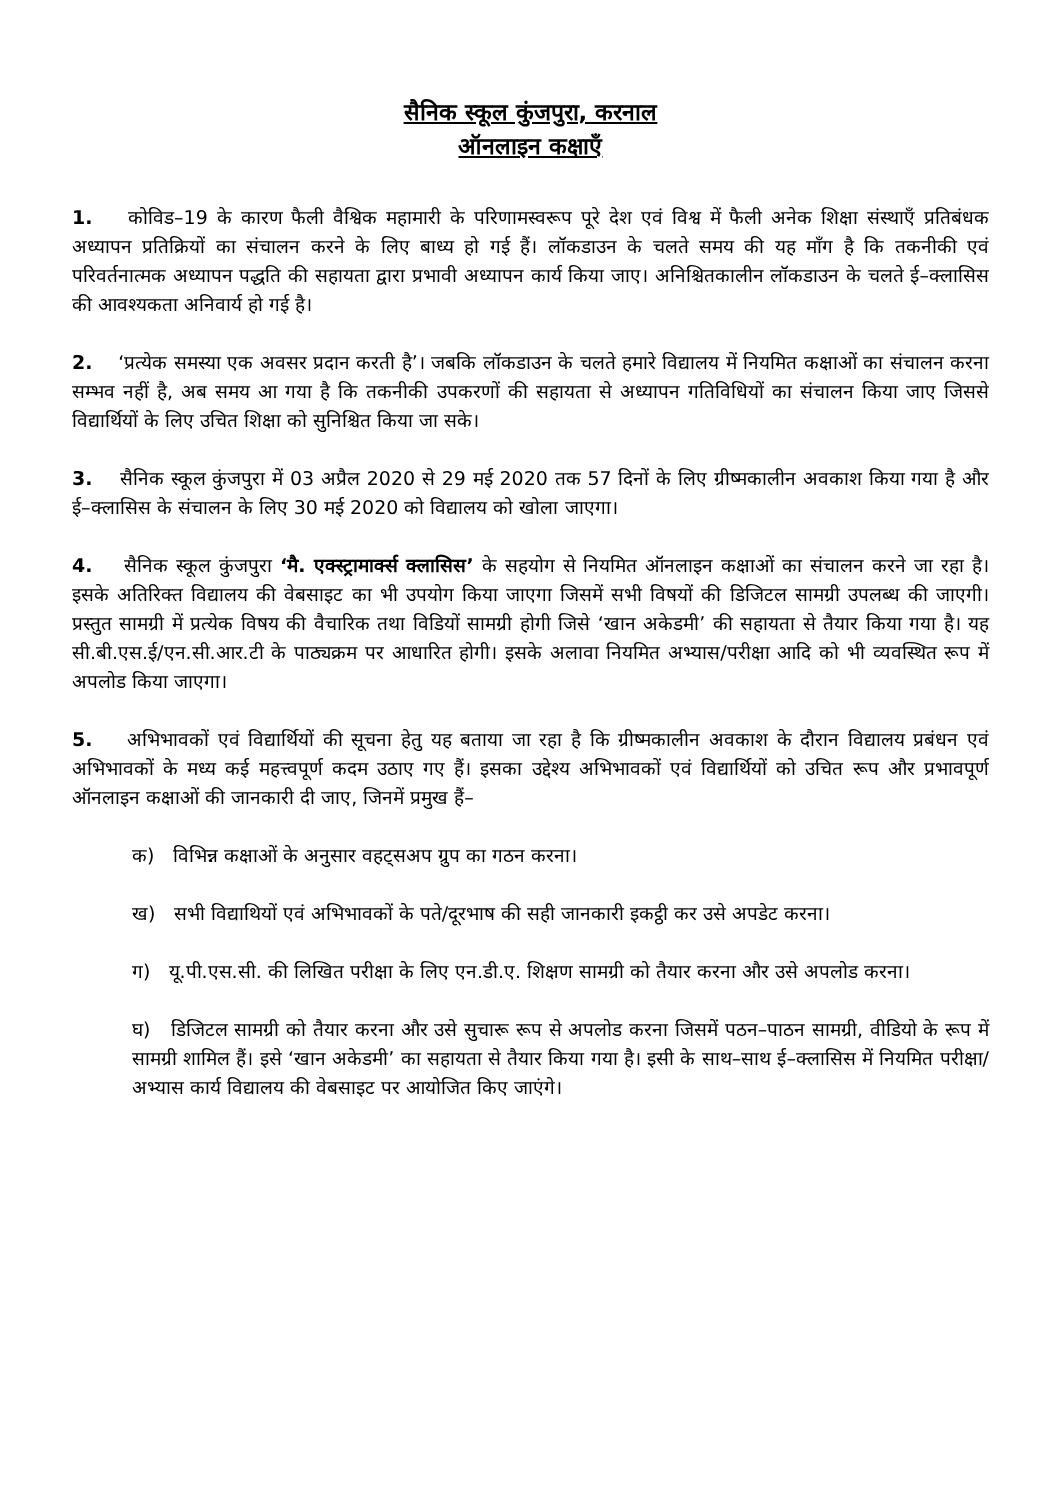सैनिक स्कूल कुंजपुरा, करनाल
ऑनलाइन कक्षाएँ
1. कोविड–19 के कारण फैली वैश्विक महामारी के परिणामस्वरूप पूरे देश एवं विश्व में फैली अनेक शिक्षा संस्थाएँ प्रतिबंधक अध्यापन प्रतिक्रियों का संचालन करने के लिए बाध्य हो गई हैं। लॉकडाउन के चलते समय की यह माँग है कि तकनीकी एवं परिवर्तनात्मक अध्यापन पद्धति की सहायता द्वारा प्रभावी अध्यापन कार्य किया जाए। अनिश्चितकालीन लॉकडाउन के चलते ई–क्लासिस की आवश्यकता अनिवार्य हो गई है।
2. ‘प्रत्येक समस्या एक अवसर प्रदान करती है’। जबकि लॉकडाउन के चलते हमारे विद्यालय में नियमित कक्षाओं का संचालन करना सम्भव नहीं है, अब समय आ गया है कि तकनीकी उपकरणों की सहायता से अध्यापन गतिविधियों का संचालन किया जाए जिससे विद्यार्थियों के लिए उचित शिक्षा को सुनिश्चित किया जा सके।
3. सैनिक स्कूल कुंजपुरा में 03 अप्रैल 2020 से 29 मई 2020 तक 57 दिनों के लिए ग्रीष्मकालीन अवकाश किया गया है और ई–क्लासिस के संचालन के लिए 30 मई 2020 को विद्यालय को खोला जाएगा।
4. सैनिक स्कूल कुंजपुरा ‘मै. एक्स्ट्रामार्क्स क्लासिस’ के सहयोग से नियमित ऑनलाइन कक्षाओं का संचालन करने जा रहा है। इसके अतिरिक्त विद्यालय की वेबसाइट का भी उपयोग किया जाएगा जिसमें सभी विषयों की डिजिटल सामग्री उपलब्ध की जाएगी। प्रस्तुत सामग्री में प्रत्येक विषय की वैचारिक तथा विडियों सामग्री होगी जिसे ‘खान अकेडमी’ की सहायता से तैयार किया गया है। यह सी.बी.एस.ई/एन.सी.आर.टी के पाठ्यक्रम पर आधारित होगी। इसके अलावा नियमित अभ्यास/परीक्षा आदि को भी व्यवस्थित रूप में अपलोड किया जाएगा।
5. अभिभावकों एवं विद्यार्थियों की सूचना हेतु यह बताया जा रहा है कि ग्रीष्मकालीन अवकाश के दौरान विद्यालय प्रबंधन एवं अभिभावकों के मध्य कई महत्त्वपूर्ण कदम उठाए गए हैं। इसका उद्देश्य अभिभावकों एवं विद्यार्थियों को उचित रूप और प्रभावपूर्ण ऑनलाइन कक्षाओं की जानकारी दी जाए, जिनमें प्रमुख हैं–
क) विभिन्न कक्षाओं के अनुसार वहट्सअप ग्रुप का गठन करना।
ख) सभी विद्याथियों एवं अभिभावकों के पते/दूरभाष की सही जानकारी इकट्ठी कर उसे अपडेट करना।
ग) यू.पी.एस.सी. की लिखित परीक्षा के लिए एन.डी.ए. शिक्षण सामग्री को तैयार करना और उसे अपलोड करना।
घ) डिजिटल सामग्री को तैयार करना और उसे सुचारू रूप से अपलोड करना जिसमें पठन–पाठन सामग्री, वीडियो के रूप में सामग्री शामिल हैं। इसे ‘खान अकेडमी’ का सहायता से तैयार किया गया है। इसी के साथ–साथ ई–क्लासिस में नियमित परीक्षा/अभ्यास कार्य विद्यालय की वेबसाइट पर आयोजित किए जाएंगे।